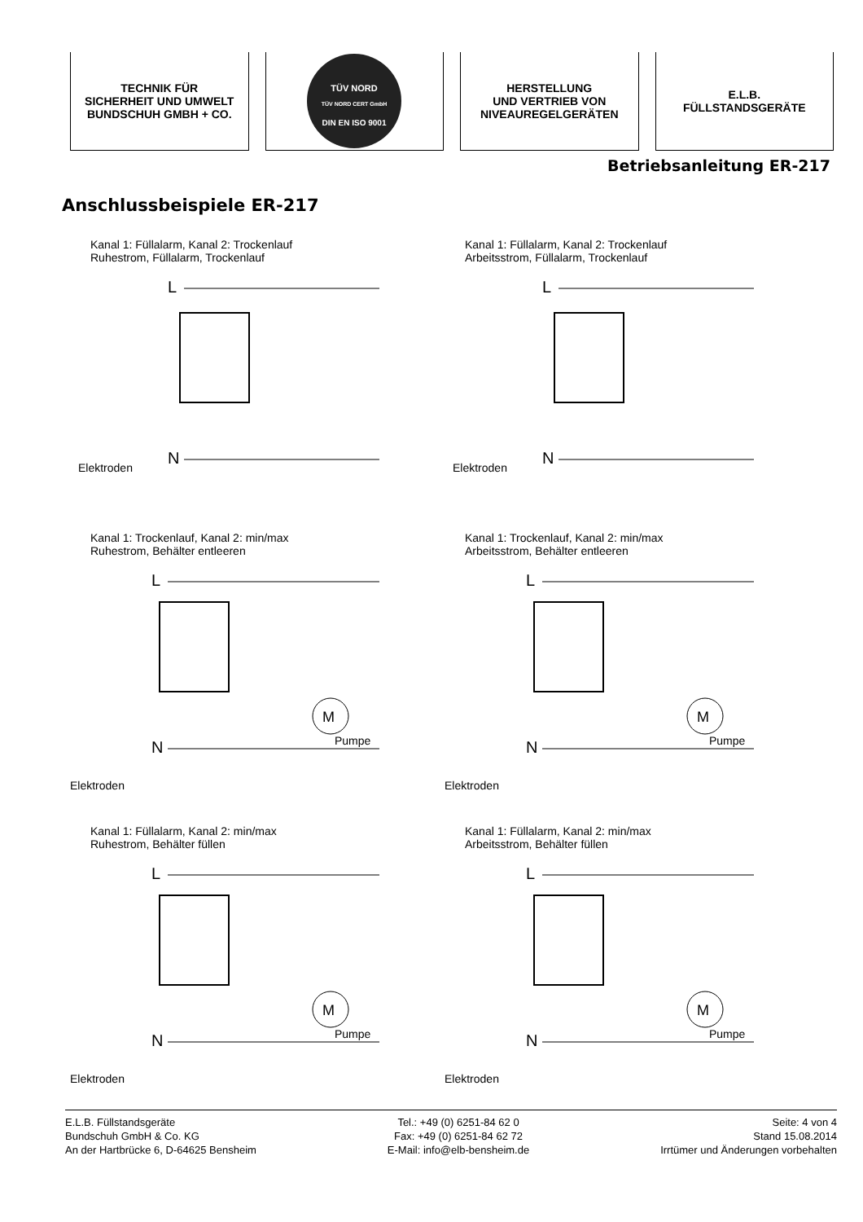TECHNIK FÜR
SICHERHEIT UND UMWELT
BUNDSCHUH GMBH + CO.
TÜV NORD
TÜV NORD CERT GmbH
DIN EN ISO 9001
HERSTELLUNG
UND VERTRIEB VON
NIVEAUREGELGERÄTEN
E.L.B.
FÜLLSTANDSGERÄTE
Betriebsanleitung ER-217
Anschlussbeispiele ER-217
Kanal 1: Füllalarm, Kanal 2: Trockenlauf
Ruhestrom, Füllalarm, Trockenlauf
L
N
Elektroden
Kanal 1: Füllalarm, Kanal 2: Trockenlauf
Arbeitsstrom, Füllalarm, Trockenlauf
L
N
Elektroden
Kanal 1: Trockenlauf, Kanal 2: min/max
Ruhestrom, Behälter entleeren
M
Pumpe
L
N
Elektroden
Kanal 1: Trockenlauf, Kanal 2: min/max
Arbeitsstrom, Behälter entleeren
M
Pumpe
L
N
Elektroden
Kanal 1: Füllalarm, Kanal 2: min/max
Ruhestrom, Behälter füllen
M
Pumpe
L
N
Elektroden
Kanal 1: Füllalarm, Kanal 2: min/max
Arbeitsstrom, Behälter füllen
M
Pumpe
L
N
Elektroden
E.L.B. Füllstandsgeräte
Bundschuh GmbH & Co. KG
An der Hartbrücke 6, D-64625 Bensheim
Tel.: +49 (0) 6251-84 62 0
Fax: +49 (0) 6251-84 62 72
E-Mail: info@elb-bensheim.de
Seite: 4 von 4
Stand 15.08.2014
Irrtümer und Änderungen vorbehalten